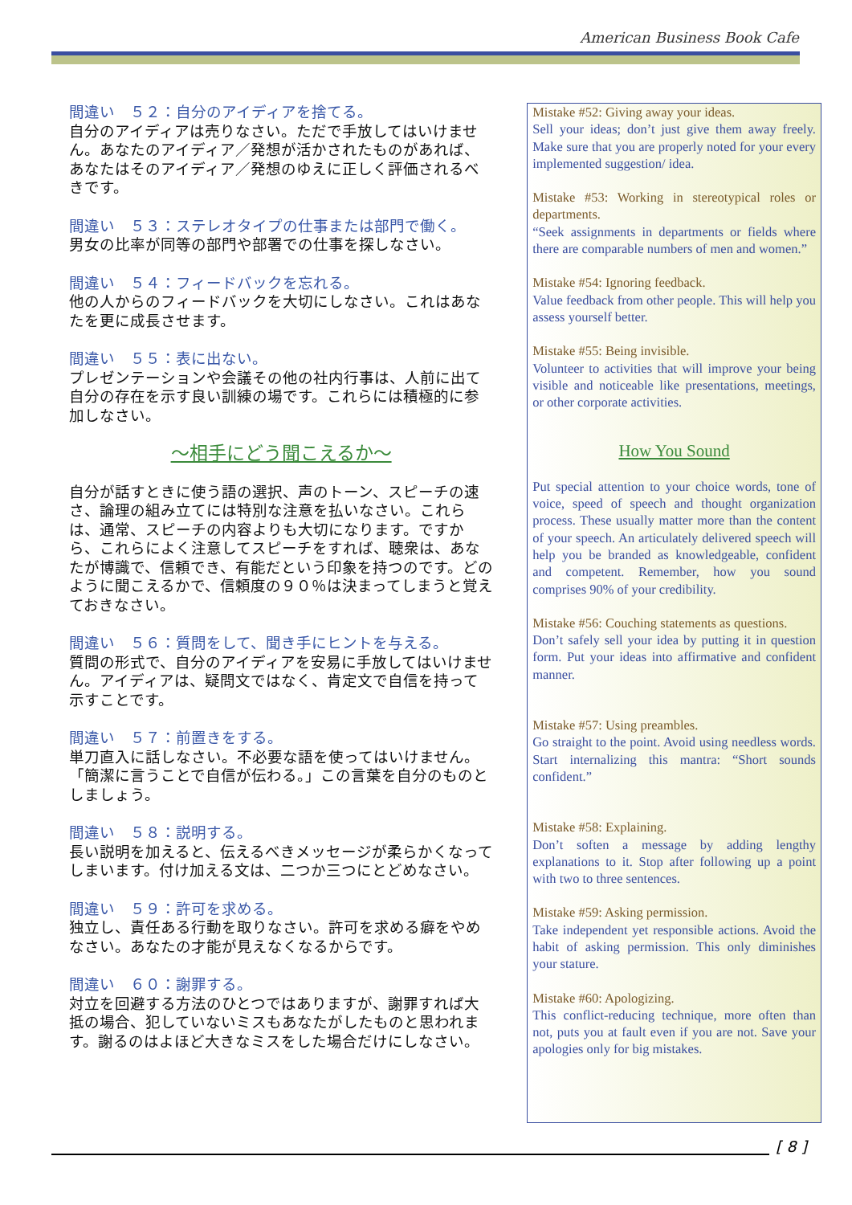American Business Book Cafe
間違い　５２：自分のアイディアを捨てる。
自分のアイディアは売りなさい。ただで手放してはいけません。あなたのアイディア／発想が活かされたものがあれば、あなたはそのアイディア／発想のゆえに正しく評価されるべきです。
間違い　５３：ステレオタイプの仕事または部門で働く。
男女の比率が同等の部門や部署での仕事を探しなさい。
間違い　５４：フィードバックを忘れる。
他の人からのフィードバックを大切にしなさい。これはあなたを更に成長させます。
間違い　５５：表に出ない。
プレゼンテーションや会議その他の社内行事は、人前に出て自分の存在を示す良い訓練の場です。これらには積極的に参加しなさい。
～相手にどう聞こえるか～
自分が話すときに使う語の選択、声のトーン、スピーチの速さ、論理の組み立てには特別な注意を払いなさい。これらは、通常、スピーチの内容よりも大切になります。ですから、これらによく注意してスピーチをすれば、聴衆は、あなたが博識で、信頼でき、有能だという印象を持つのです。どのように聞こえるかで、信頼度の９０％は決まってしまうと覚えておきなさい。
間違い　５６：質問をして、聞き手にヒントを与える。
質問の形式で、自分のアイディアを安易に手放してはいけません。アイディアは、疑問文ではなく、肯定文で自信を持って示すことです。
間違い　５７：前置きをする。
単刀直入に話しなさい。不必要な語を使ってはいけません。「簡潔に言うことで自信が伝わる。」この言葉を自分のものとしましょう。
間違い　５８：説明する。
長い説明を加えると、伝えるべきメッセージが柔らかくなってしまいます。付け加える文は、二つか三つにとどめなさい。
間違い　５９：許可を求める。
独立し、責任ある行動を取りなさい。許可を求める癖をやめなさい。あなたの才能が見えなくなるからです。
間違い　６０：謝罪する。
対立を回避する方法のひとつではありますが、謝罪すれば大抵の場合、犯していないミスもあなたがしたものと思われます。謝るのはよほど大きなミスをした場合だけにしなさい。
Mistake #52: Giving away your ideas.
Sell your ideas; don’t just give them away freely. Make sure that you are properly noted for your every implemented suggestion/ idea.
Mistake #53: Working in stereotypical roles or departments.
“Seek assignments in departments or fields where there are comparable numbers of men and women.”
Mistake #54: Ignoring feedback.
Value feedback from other people. This will help you assess yourself better.
Mistake #55: Being invisible.
Volunteer to activities that will improve your being visible and noticeable like presentations, meetings, or other corporate activities.
How You Sound
Put special attention to your choice words, tone of voice, speed of speech and thought organization process. These usually matter more than the content of your speech. An articulately delivered speech will help you be branded as knowledgeable, confident and competent. Remember, how you sound comprises 90% of your credibility.
Mistake #56: Couching statements as questions.
Don’t safely sell your idea by putting it in question form. Put your ideas into affirmative and confident manner.
Mistake #57: Using preambles.
Go straight to the point. Avoid using needless words. Start internalizing this mantra: “Short sounds confident.”
Mistake #58: Explaining.
Don’t soften a message by adding lengthy explanations to it. Stop after following up a point with two to three sentences.
Mistake #59: Asking permission.
Take independent yet responsible actions. Avoid the habit of asking permission. This only diminishes your stature.
Mistake #60: Apologizing.
This conflict-reducing technique, more often than not, puts you at fault even if you are not. Save your apologies only for big mistakes.
[ 8 ]